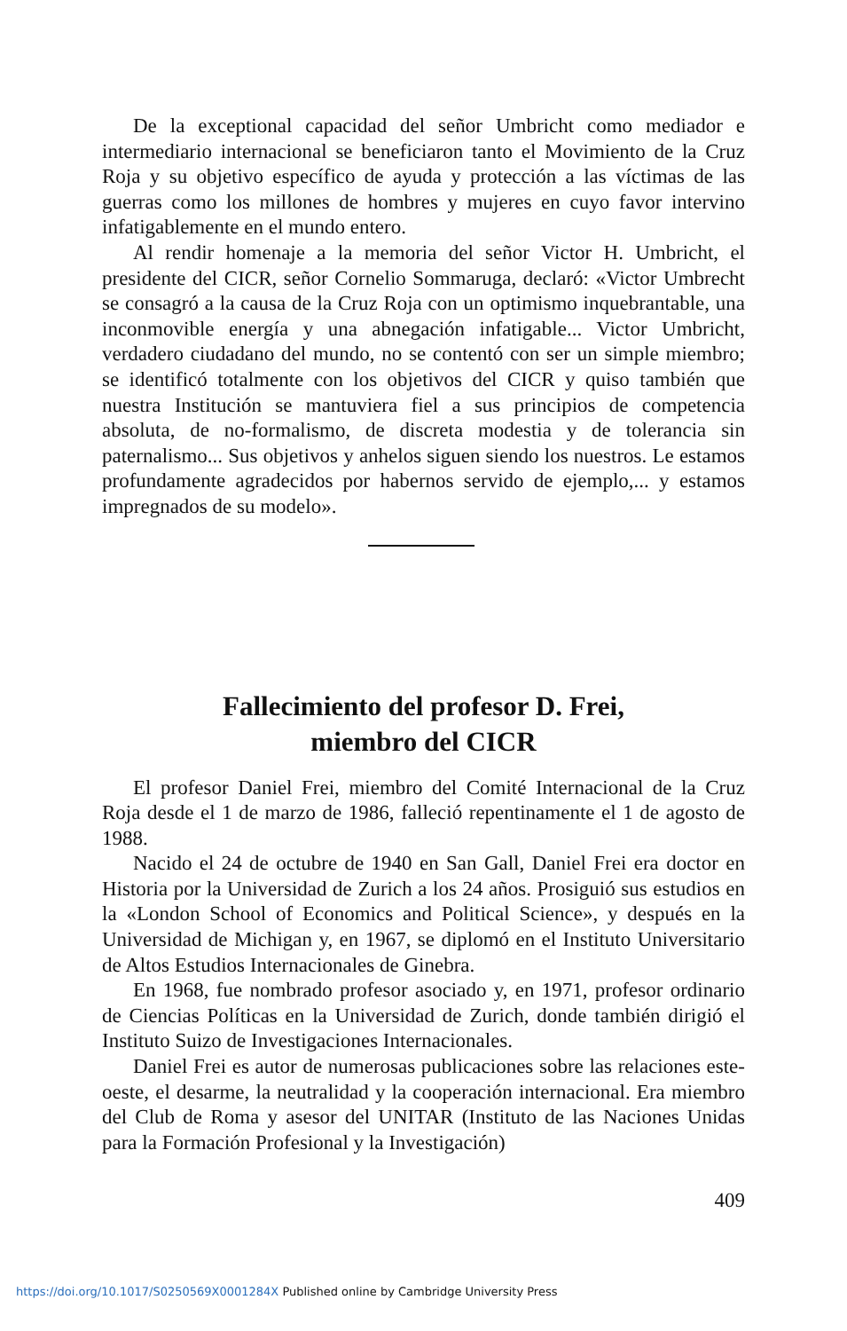De la exceptional capacidad del señor Umbricht como mediador e intermediario internacional se beneficiaron tanto el Movimiento de la Cruz Roja y su objetivo específico de ayuda y protección a las víctimas de las guerras como los millones de hombres y mujeres en cuyo favor intervino infatigablemente en el mundo entero.
Al rendir homenaje a la memoria del señor Victor H. Umbricht, el presidente del CICR, señor Cornelio Sommaruga, declaró: «Victor Umbrecht se consagró a la causa de la Cruz Roja con un optimismo inquebrantable, una inconmovible energía y una abnegación infatiga­ble... Victor Umbricht, verdadero ciudadano del mundo, no se contentó con ser un simple miembro; se identificó totalmente con los objetivos del CICR y quiso también que nuestra Institución se mantuviera fiel a sus principios de competencia absoluta, de no-formalismo, de discreta modestia y de tolerancia sin paternalismo... Sus objetivos y anhelos siguen siendo los nuestros. Le estamos profundamente agradecidos por habernos servido de ejemplo,... y estamos impregnados de su modelo».
Fallecimiento del profesor D. Frei,
miembro del CICR
El profesor Daniel Frei, miembro del Comité Internacional de la Cruz Roja desde el 1 de marzo de 1986, falleció repentinamente el 1 de agosto de 1988.
Nacido el 24 de octubre de 1940 en San Gall, Daniel Frei era doctor en Historia por la Universidad de Zurich a los 24 años. Prosiguió sus estudios en la «London School of Economics and Political Science», y después en la Universidad de Michigan y, en 1967, se diplomó en el Instituto Universitario de Altos Estudios Internacionales de Ginebra.
En 1968, fue nombrado profesor asociado y, en 1971, profesor ordinario de Ciencias Políticas en la Universidad de Zurich, donde también dirigió el Instituto Suizo de Investigaciones Internacionales.
Daniel Frei es autor de numerosas publicaciones sobre las relaciones este-oeste, el desarme, la neutralidad y la cooperación internacional. Era miembro del Club de Roma y asesor del UNITAR (Instituto de las Naciones Unidas para la Formación Profesional y la Investigación)
409
https://doi.org/10.1017/S0250569X0001284X Published online by Cambridge University Press